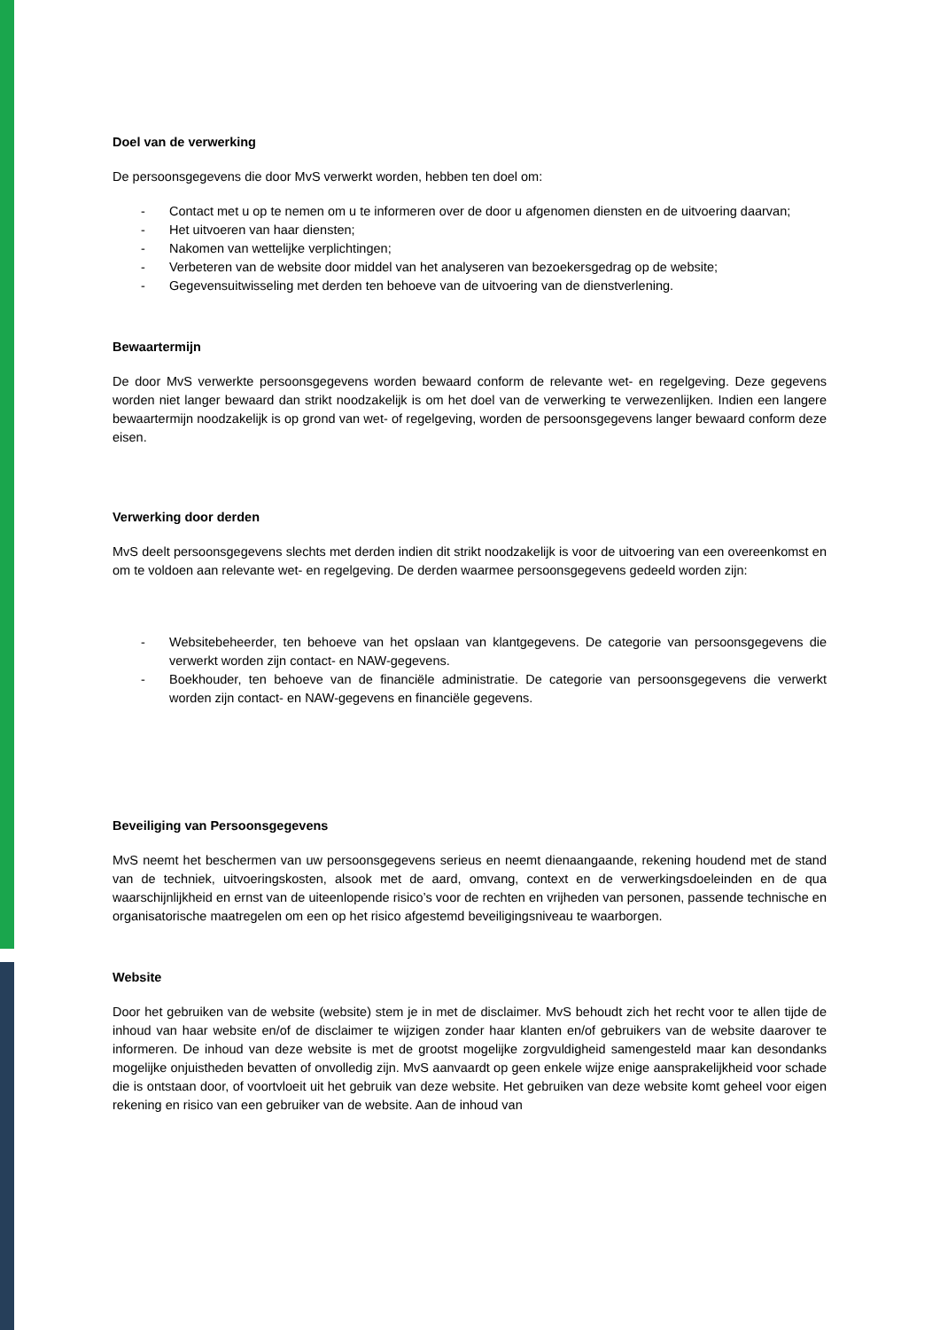Doel van de verwerking
De persoonsgegevens die door MvS verwerkt worden, hebben ten doel om:
- Contact met u op te nemen om u te informeren over de door u afgenomen diensten en de uitvoering daarvan;
- Het uitvoeren van haar diensten;
- Nakomen van wettelijke verplichtingen;
- Verbeteren van de website door middel van het analyseren van bezoekersgedrag op de website;
- Gegevensuitwisseling met derden ten behoeve van de uitvoering van de dienstverlening.
Bewaartermijn
De door MvS verwerkte persoonsgegevens worden bewaard conform de relevante wet- en regelgeving. Deze gegevens worden niet langer bewaard dan strikt noodzakelijk is om het doel van de verwerking te verwezenlijken. Indien een langere bewaartermijn noodzakelijk is op grond van wet- of regelgeving, worden de persoonsgegevens langer bewaard conform deze eisen.
Verwerking door derden
MvS deelt persoonsgegevens slechts met derden indien dit strikt noodzakelijk is voor de uitvoering van een overeenkomst en om te voldoen aan relevante wet- en regelgeving. De derden waarmee persoonsgegevens gedeeld worden zijn:
- Websitebeheerder, ten behoeve van het opslaan van klantgegevens. De categorie van persoonsgegevens die verwerkt worden zijn contact- en NAW-gegevens.
- Boekhouder, ten behoeve van de financiële administratie. De categorie van persoonsgegevens die verwerkt worden zijn contact- en NAW-gegevens en financiële gegevens.
Beveiliging van Persoonsgegevens
MvS neemt het beschermen van uw persoonsgegevens serieus en neemt dienaangaande, rekening houdend met de stand van de techniek, uitvoeringskosten, alsook met de aard, omvang, context en de verwerkingsdoeleinden en de qua waarschijnlijkheid en ernst van de uiteenlopende risico’s voor de rechten en vrijheden van personen, passende technische en organisatorische maatregelen om een op het risico afgestemd beveiligingsniveau te waarborgen.
Website
Door het gebruiken van de website (website) stem je in met de disclaimer. MvS behoudt zich het recht voor te allen tijde de inhoud van haar website en/of de disclaimer te wijzigen zonder haar klanten en/of gebruikers van de website daarover te informeren. De inhoud van deze website is met de grootst mogelijke zorgvuldigheid samengesteld maar kan desondanks mogelijke onjuistheden bevatten of onvolledig zijn. MvS aanvaardt op geen enkele wijze enige aansprakelijkheid voor schade die is ontstaan door, of voortvloeit uit het gebruik van deze website. Het gebruiken van deze website komt geheel voor eigen rekening en risico van een gebruiker van de website. Aan de inhoud van